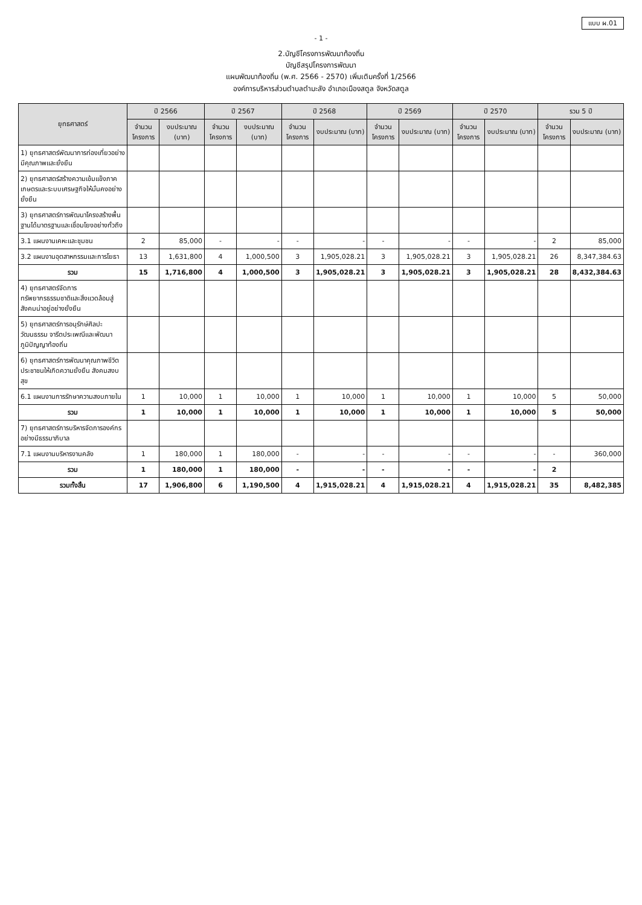แบบ ผ.01
- 1 -
2.บัญชีโครงการพัฒนาท้องถิ่น
บัญชีสรุปโครงการพัฒนา
แผนพัฒนาท้องถิ่น (พ.ศ. 2566 - 2570) เพิ่มเติมครั้งที่ 1/2566
องค์การบริหารส่วนตำบลตำมะลัง อำเภอเมืองสตูล จังหวัดสตูล
| ยุทธศาสตร์ | ปี 2566 | | ปี 2567 | | ปี 2568 | | ปี 2569 | | ปี 2570 | | รวม 5 ปี | |
| --- | --- | --- | --- | --- | --- | --- | --- | --- | --- | --- | --- | --- |
| | จำนวนโครงการ | งบประมาณ (บาท) | จำนวนโครงการ | งบประมาณ (บาท) | จำนวนโครงการ | งบประมาณ (บาท) | จำนวนโครงการ | งบประมาณ (บาท) | จำนวนโครงการ | งบประมาณ (บาท) | จำนวนโครงการ | งบประมาณ (บาท) |
| 1) ยุทธศาสตร์พัฒนาการท่องเที่ยวอย่างมีคุณภาพและยั่งยืน | | | | | | | | | | | | |
| 2) ยุทธศาสตร์สร้างความเข้มแข็งภาคเกษตรและระบบเศรษฐกิจให้มั่นคงอย่างยั่งยืน | | | | | | | | | | | | |
| 3) ยุทธศาสตร์การพัฒนาโครงสร้างพื้นฐานได้มาตรฐานและเชื่อมโยงอย่างทั่วถึง | | | | | | | | | | | | |
| 3.1 แผนงานเคหะและชุมชน | 2 | 85,000 | - | - | - | - | - | - | - | - | 2 | 85,000 |
| 3.2 แผนงานอุตสาหกรรมและการโยธา | 13 | 1,631,800 | 4 | 1,000,500 | 3 | 1,905,028.21 | 3 | 1,905,028.21 | 3 | 1,905,028.21 | 26 | 8,347,384.63 |
| รวม | 15 | 1,716,800 | 4 | 1,000,500 | 3 | 1,905,028.21 | 3 | 1,905,028.21 | 3 | 1,905,028.21 | 28 | 8,432,384.63 |
| 4) ยุทธศาสตร์จัดการทรัพยากรธรรมชาติและสิ่งแวดล้อมสู่สังคมน่าอยู่อย่างยั่งยืน | | | | | | | | | | | | |
| 5) ยุทธศาสตร์การอนุรักษ์ศิลปะ วัฒนธรรม จารีตประเพณีและพัฒนาภูมิปัญญาท้องถิ่น | | | | | | | | | | | | |
| 6) ยุทธศาสตร์การพัฒนาคุณภาพชีวิตประชาชนให้เกิดความยั่งยืน สังคมสงบสุข | | | | | | | | | | | | |
| 6.1 แผนงานการรักษาความสงบภายใน | 1 | 10,000 | 1 | 10,000 | 1 | 10,000 | 1 | 10,000 | 1 | 10,000 | 5 | 50,000 |
| รวม | 1 | 10,000 | 1 | 10,000 | 1 | 10,000 | 1 | 10,000 | 1 | 10,000 | 5 | 50,000 |
| 7) ยุทธศาสตร์การบริหารจัดการองค์กรอย่างมีธรรมาภิบาล | | | | | | | | | | | | |
| 7.1 แผนงานบริหารงานคลัง | 1 | 180,000 | 1 | 180,000 | - | - | - | - | - | - | - | 360,000 |
| รวม | 1 | 180,000 | 1 | 180,000 | - | - | - | - | - | - | 2 | |
| รวมทั้งสิ้น | 17 | 1,906,800 | 6 | 1,190,500 | 4 | 1,915,028.21 | 4 | 1,915,028.21 | 4 | 1,915,028.21 | 35 | 8,482,385 |